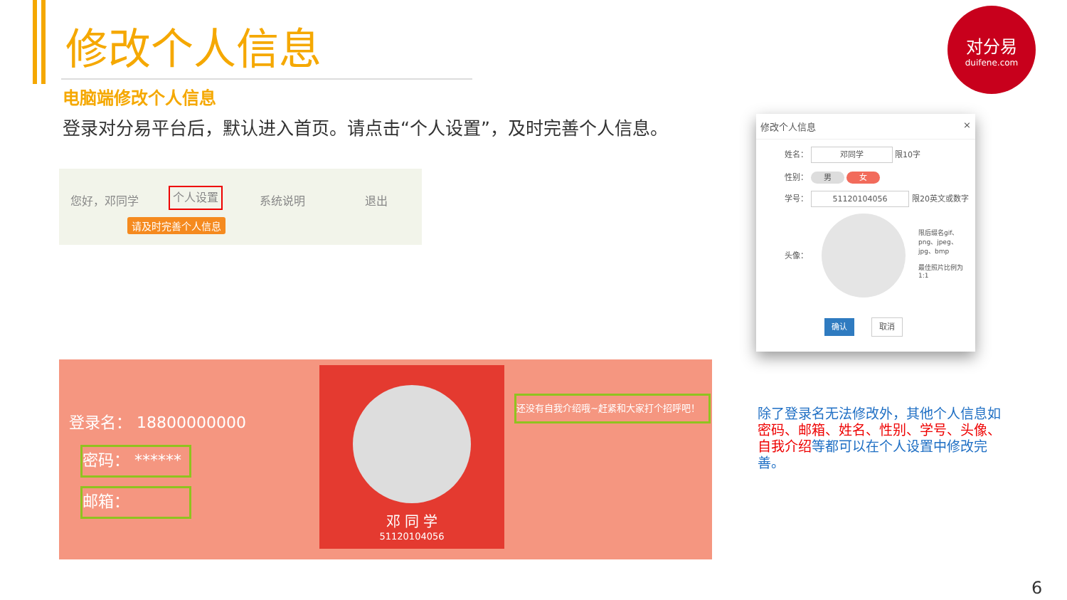修改个人信息
电脑端修改个人信息
登录对分易平台后，默认进入首页。请点击“个人设置”，及时完善个人信息。
对分易
duifene.com
您好，邓同学 个人设置 系统说明 退出
请及时完善个人信息
登录名： 18800000000
密码： ******
邮箱：
邓 同 学
51120104056
还没有自我介绍哦~赶紧和大家打个招呼吧！
修改个人信息 ×
姓名： 邓同学 限10字
性别： 男 女
学号： 51120104056 限20英文或数字
头像：
限后缀名gif、png、jpeg、jpg、bmp
最佳照片比例为1:1
确认 取消
除了登录名无法修改外，其他个人信息如密码、邮箱、姓名、性别、学号、头像、自我介绍等都可以在个人设置中修改完善。
6